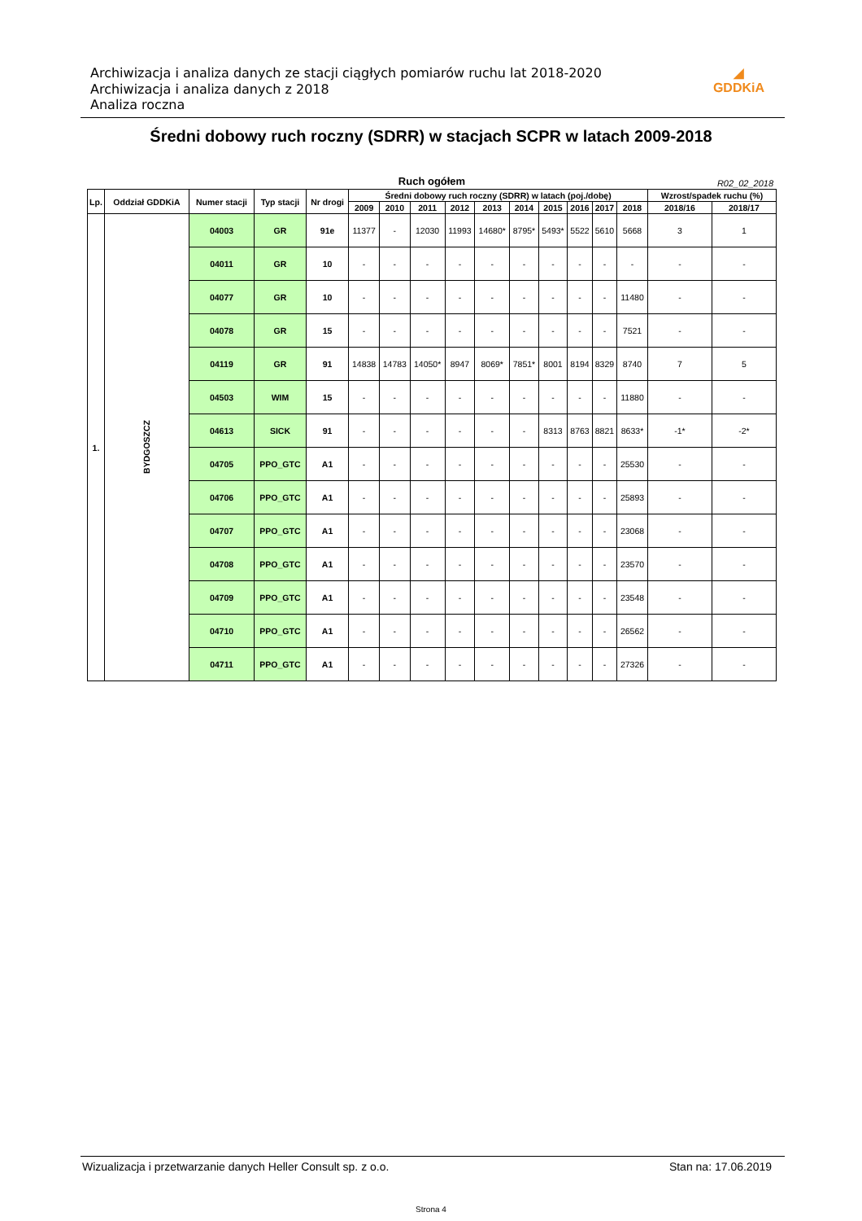Archiwizacja i analiza danych ze stacji ciągłych pomiarów ruchu lat 2018-2020
Archiwizacja i analiza danych z 2018
Analiza roczna
◢
GDDKiA
Średni dobowy ruch roczny (SDRR) w stacjach SCPR w latach 2009-2018
Ruch ogółem R02_02_2018
| Lp. | Oddział GDDKiA | Numer stacji | Typ stacji | Nr drogi | Średni dobowy ruch roczny (SDRR) w latach (poj./dobę) | | | | | | | | | | Wzrost/spadek ruchu (%) | |
| --- | --- | --- | --- | --- | --- | --- | --- | --- | --- | --- | --- | --- | --- | --- | --- | --- |
| | | | | | 2009 | 2010 | 2011 | 2012 | 2013 | 2014 | 2015 | 2016 | 2017 | 2018 | 2018/16 | 2018/17 |
| 1. | BYDGOSZCZ | 04003 | GR | 91e | 11377 | - | 12030 | 11993 | 14680* | 8795* | 5493* | 5522 | 5610 | 5668 | 3 | 1 |
| | | 04011 | GR | 10 | - | - | - | - | - | - | - | - | - | - | - | - |
| | | 04077 | GR | 10 | - | - | - | - | - | - | - | - | - | 11480 | - | - |
| | | 04078 | GR | 15 | - | - | - | - | - | - | - | - | - | 7521 | - | - |
| | | 04119 | GR | 91 | 14838 | 14783 | 14050* | 8947 | 8069* | 7851* | 8001 | 8194 | 8329 | 8740 | 7 | 5 |
| | | 04503 | WIM | 15 | - | - | - | - | - | - | - | - | - | 11880 | - | - |
| | | 04613 | SICK | 91 | - | - | - | - | - | - | 8313 | 8763 | 8821 | 8633* | -1* | -2* |
| | | 04705 | PPO_GTC | A1 | - | - | - | - | - | - | - | - | - | 25530 | - | - |
| | | 04706 | PPO_GTC | A1 | - | - | - | - | - | - | - | - | - | 25893 | - | - |
| | | 04707 | PPO_GTC | A1 | - | - | - | - | - | - | - | - | - | 23068 | - | - |
| | | 04708 | PPO_GTC | A1 | - | - | - | - | - | - | - | - | - | 23570 | - | - |
| | | 04709 | PPO_GTC | A1 | - | - | - | - | - | - | - | - | - | 23548 | - | - |
| | | 04710 | PPO_GTC | A1 | - | - | - | - | - | - | - | - | - | 26562 | - | - |
| | | 04711 | PPO_GTC | A1 | - | - | - | - | - | - | - | - | - | 27326 | - | - |
Wizualizacja i przetwarzanie danych Heller Consult sp. z o.o. Stan na: 17.06.2019
Strona 4